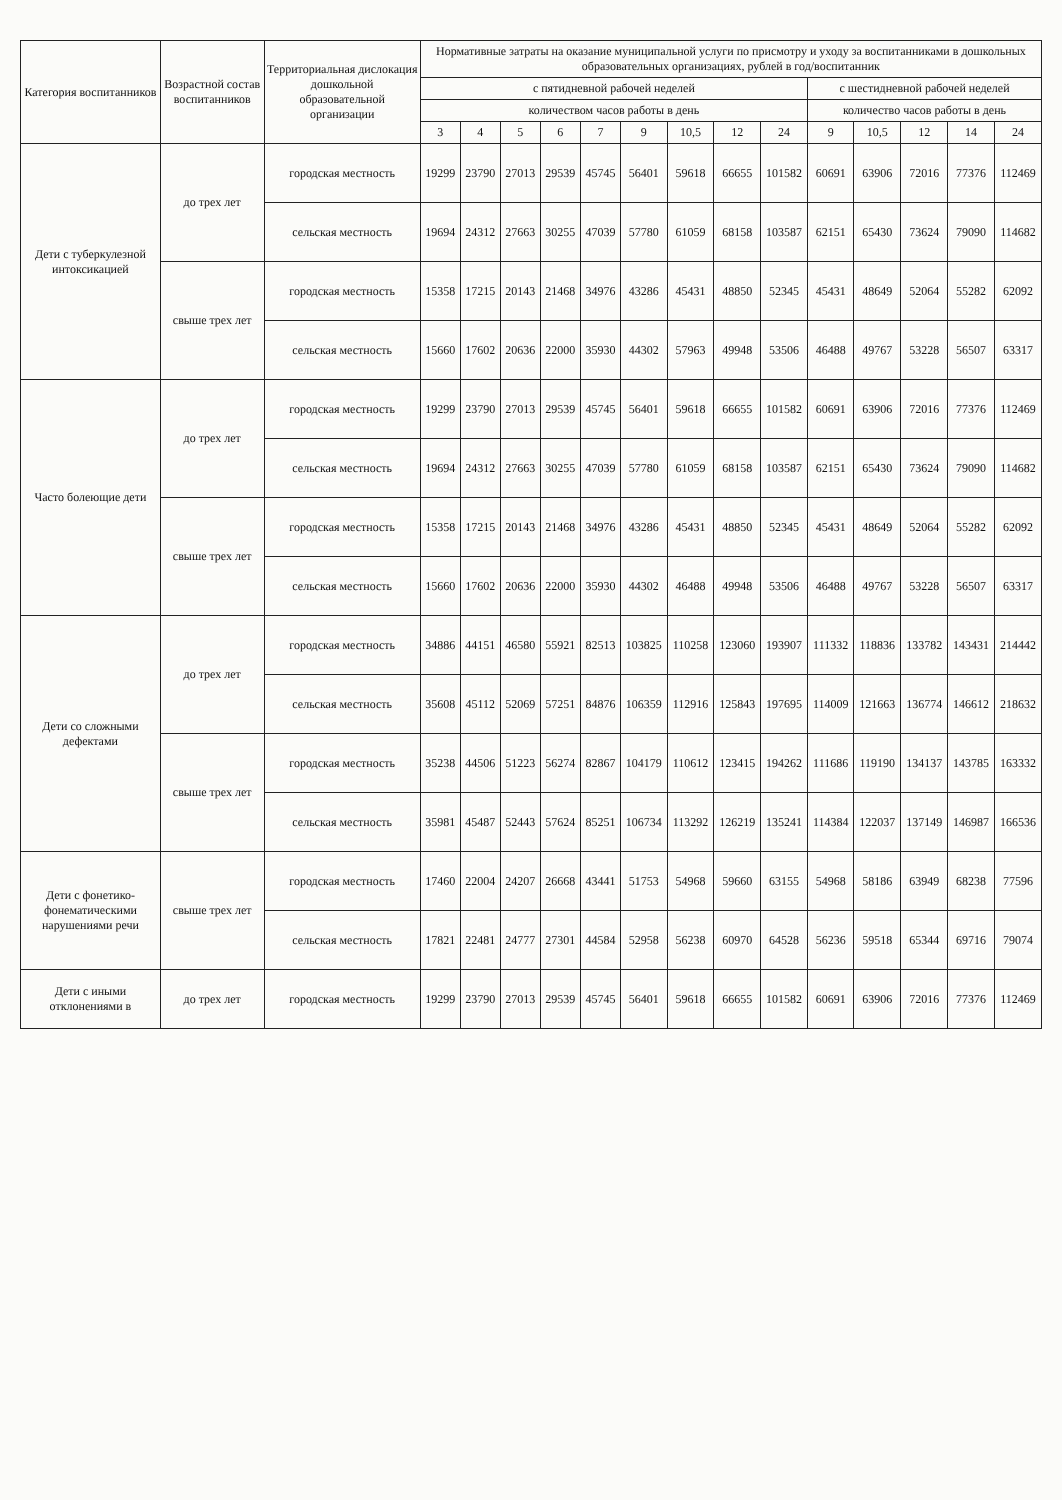| Категория воспитанников | Возрастной состав воспитанников | Территориальная дислокация дошкольной образовательной организации | Нормативные затраты на оказание муниципальной услуги по присмотру и уходу за воспитанниками в дошкольных образовательных организациях, рублей в год/воспитанник | | | | | | | | | | | | | |
| --- | --- | --- | --- | --- | --- | --- | --- | --- | --- | --- | --- | --- | --- | --- | --- | --- |
| | | | с пятидневной рабочей неделей | | | | | | | | | с шестидневной рабочей неделей | | | | |
| | | | количеством часов работы в день | | | | | | | | | количество часов работы в день | | | | |
| | | | 3 | 4 | 5 | 6 | 7 | 9 | 10,5 | 12 | 24 | 9 | 10,5 | 12 | 14 | 24 |
| Дети с туберкулезной интоксикацией | до трех лет | городская местность | 19299 | 23790 | 27013 | 29539 | 45745 | 56401 | 59618 | 66655 | 101582 | 60691 | 63906 | 72016 | 77376 | 112469 |
| | | сельская местность | 19694 | 24312 | 27663 | 30255 | 47039 | 57780 | 61059 | 68158 | 103587 | 62151 | 65430 | 73624 | 79090 | 114682 |
| | свыше трех лет | городская местность | 15358 | 17215 | 20143 | 21468 | 34976 | 43286 | 45431 | 48850 | 52345 | 45431 | 48649 | 52064 | 55282 | 62092 |
| | | сельская местность | 15660 | 17602 | 20636 | 22000 | 35930 | 44302 | 57963 | 49948 | 53506 | 46488 | 49767 | 53228 | 56507 | 63317 |
| Часто болеющие дети | до трех лет | городская местность | 19299 | 23790 | 27013 | 29539 | 45745 | 56401 | 59618 | 66655 | 101582 | 60691 | 63906 | 72016 | 77376 | 112469 |
| | | сельская местность | 19694 | 24312 | 27663 | 30255 | 47039 | 57780 | 61059 | 68158 | 103587 | 62151 | 65430 | 73624 | 79090 | 114682 |
| | свыше трех лет | городская местность | 15358 | 17215 | 20143 | 21468 | 34976 | 43286 | 45431 | 48850 | 52345 | 45431 | 48649 | 52064 | 55282 | 62092 |
| | | сельская местность | 15660 | 17602 | 20636 | 22000 | 35930 | 44302 | 46488 | 49948 | 53506 | 46488 | 49767 | 53228 | 56507 | 63317 |
| Дети со сложными дефектами | до трех лет | городская местность | 34886 | 44151 | 46580 | 55921 | 82513 | 103825 | 110258 | 123060 | 193907 | 111332 | 118836 | 133782 | 143431 | 214442 |
| | | сельская местность | 35608 | 45112 | 52069 | 57251 | 84876 | 106359 | 112916 | 125843 | 197695 | 114009 | 121663 | 136774 | 146612 | 218632 |
| | свыше трех лет | городская местность | 35238 | 44506 | 51223 | 56274 | 82867 | 104179 | 110612 | 123415 | 194262 | 111686 | 119190 | 134137 | 143785 | 163332 |
| | | сельская местность | 35981 | 45487 | 52443 | 57624 | 85251 | 106734 | 113292 | 126219 | 135241 | 114384 | 122037 | 137149 | 146987 | 166536 |
| Дети с фонетико-фонематическими нарушениями речи | свыше трех лет | городская местность | 17460 | 22004 | 24207 | 26668 | 43441 | 51753 | 54968 | 59660 | 63155 | 54968 | 58186 | 63949 | 68238 | 77596 |
| | | сельская местность | 17821 | 22481 | 24777 | 27301 | 44584 | 52958 | 56238 | 60970 | 64528 | 56236 | 59518 | 65344 | 69716 | 79074 |
| Дети с иными отклонениями в | до трех лет | городская местность | 19299 | 23790 | 27013 | 29539 | 45745 | 56401 | 59618 | 66655 | 101582 | 60691 | 63906 | 72016 | 77376 | 112469 |